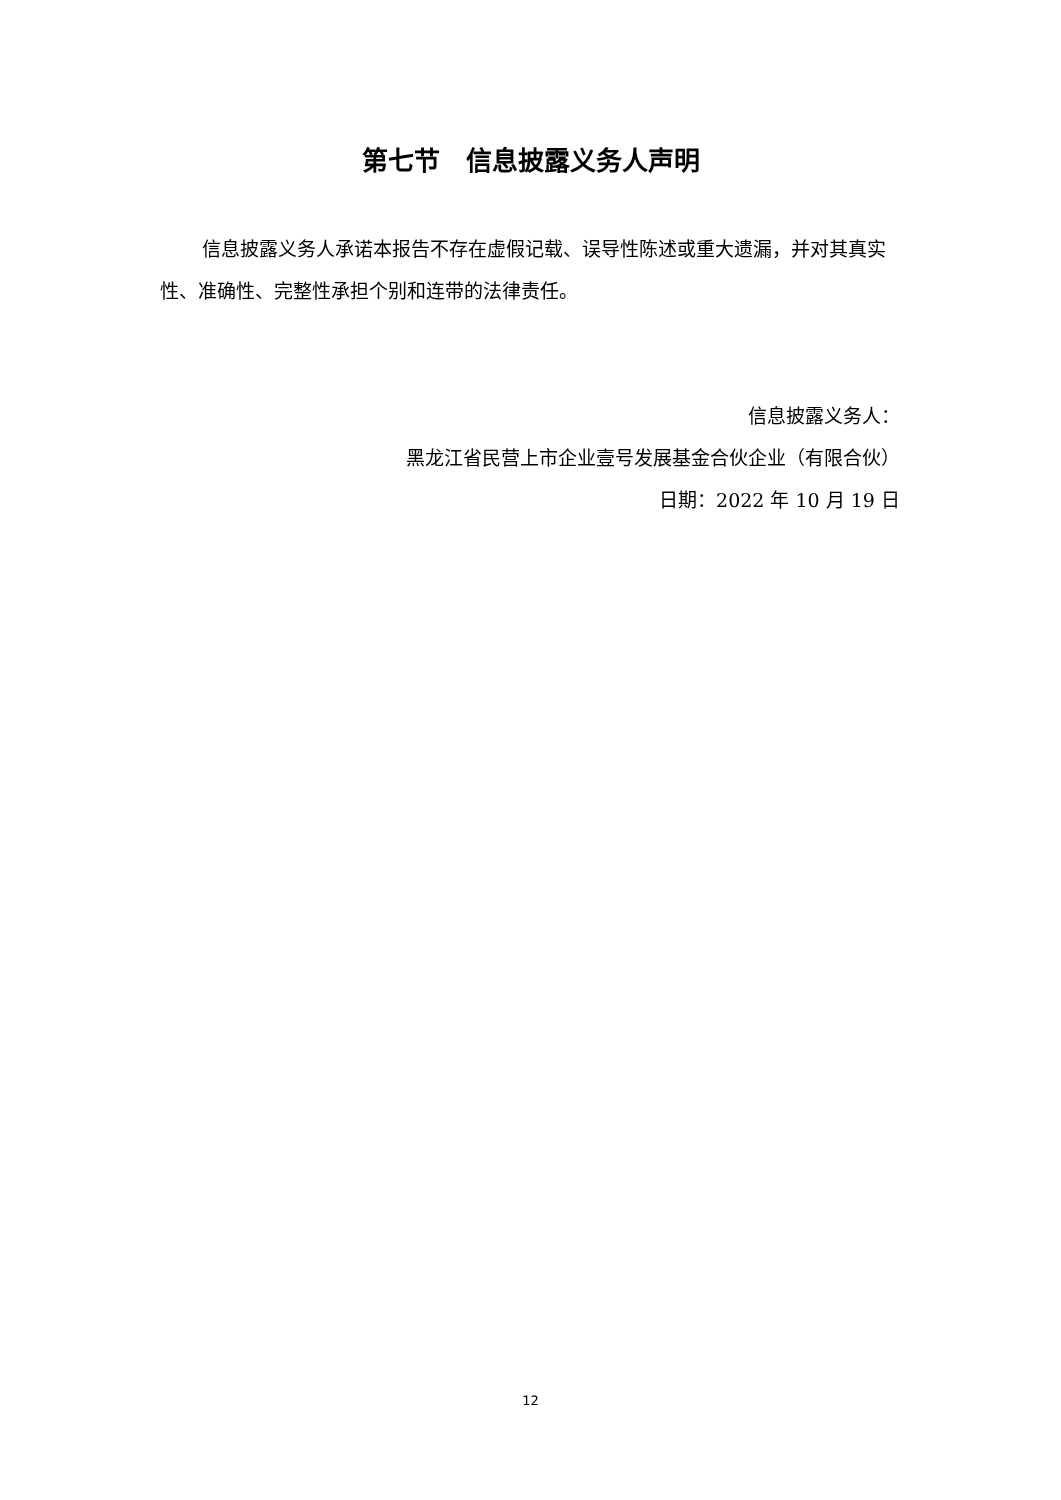第七节　信息披露义务人声明
信息披露义务人承诺本报告不存在虚假记载、误导性陈述或重大遗漏，并对其真实性、准确性、完整性承担个别和连带的法律责任。
信息披露义务人：
黑龙江省民营上市企业壹号发展基金合伙企业（有限合伙）
日期：2022 年 10 月 19 日
12